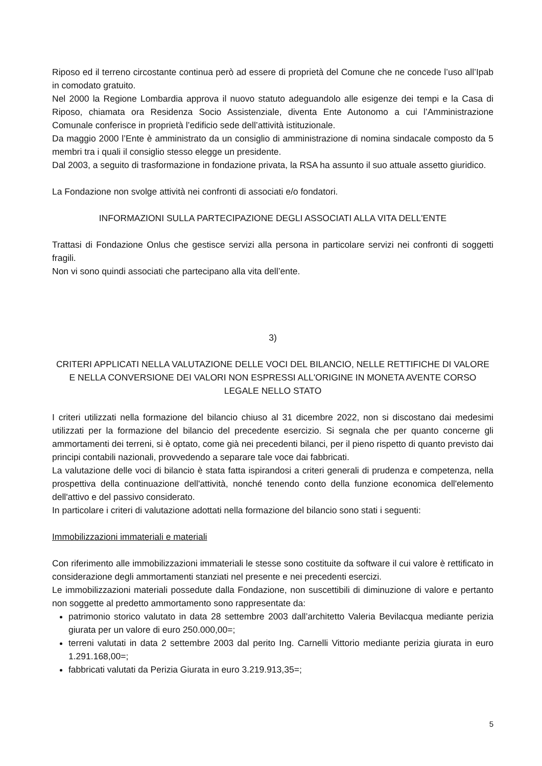Riposo ed il terreno circostante continua però ad essere di proprietà del Comune che ne concede l’uso all’Ipab in comodato gratuito.
Nel 2000 la Regione Lombardia approva il nuovo statuto adeguandolo alle esigenze dei tempi e la Casa di Riposo, chiamata ora Residenza Socio Assistenziale, diventa Ente Autonomo a cui l’Amministrazione Comunale conferisce in proprietà l’edificio sede dell’attività istituzionale.
Da maggio 2000 l’Ente è amministrato da un consiglio di amministrazione di nomina sindacale composto da 5 membri tra i quali il consiglio stesso elegge un presidente.
Dal 2003, a seguito di trasformazione in fondazione privata, la RSA ha assunto il suo attuale assetto giuridico.
La Fondazione non svolge attività nei confronti di associati e/o fondatori.
INFORMAZIONI SULLA PARTECIPAZIONE DEGLI ASSOCIATI ALLA VITA DELL'ENTE
Trattasi di Fondazione Onlus che gestisce servizi alla persona in particolare servizi nei confronti di soggetti fragili.
Non vi sono quindi associati che partecipano alla vita dell’ente.
3)
CRITERI APPLICATI NELLA VALUTAZIONE DELLE VOCI DEL BILANCIO, NELLE RETTIFICHE DI VALORE E NELLA CONVERSIONE DEI VALORI NON ESPRESSI ALL'ORIGINE IN MONETA AVENTE CORSO LEGALE NELLO STATO
I criteri utilizzati nella formazione del bilancio chiuso al 31 dicembre 2022, non si discostano dai medesimi utilizzati per la formazione del bilancio del precedente esercizio. Si segnala che per quanto concerne gli ammortamenti dei terreni, si è optato, come già nei precedenti bilanci, per il pieno rispetto di quanto previsto dai principi contabili nazionali, provvedendo a separare tale voce dai fabbricati.
La valutazione delle voci di bilancio è stata fatta ispirandosi a criteri generali di prudenza e competenza, nella prospettiva della continuazione dell'attività, nonché tenendo conto della funzione economica dell'elemento dell'attivo e del passivo considerato.
In particolare i criteri di valutazione adottati nella formazione del bilancio sono stati i seguenti:
Immobilizzazioni immateriali e materiali
Con riferimento alle immobilizzazioni immateriali le stesse sono costituite da software il cui valore è rettificato in considerazione degli ammortamenti stanziati nel presente e nei precedenti esercizi.
Le immobilizzazioni materiali possedute dalla Fondazione, non suscettibili di diminuzione di valore e pertanto non soggette al predetto ammortamento sono rappresentate da:
patrimonio storico valutato in data 28 settembre 2003 dall’architetto Valeria Bevilacqua mediante perizia giurata per un valore di euro 250.000,00=;
terreni valutati in data 2 settembre 2003 dal perito Ing. Carnelli Vittorio mediante perizia giurata in euro 1.291.168,00=;
fabbricati valutati da Perizia Giurata in euro 3.219.913,35=;
5